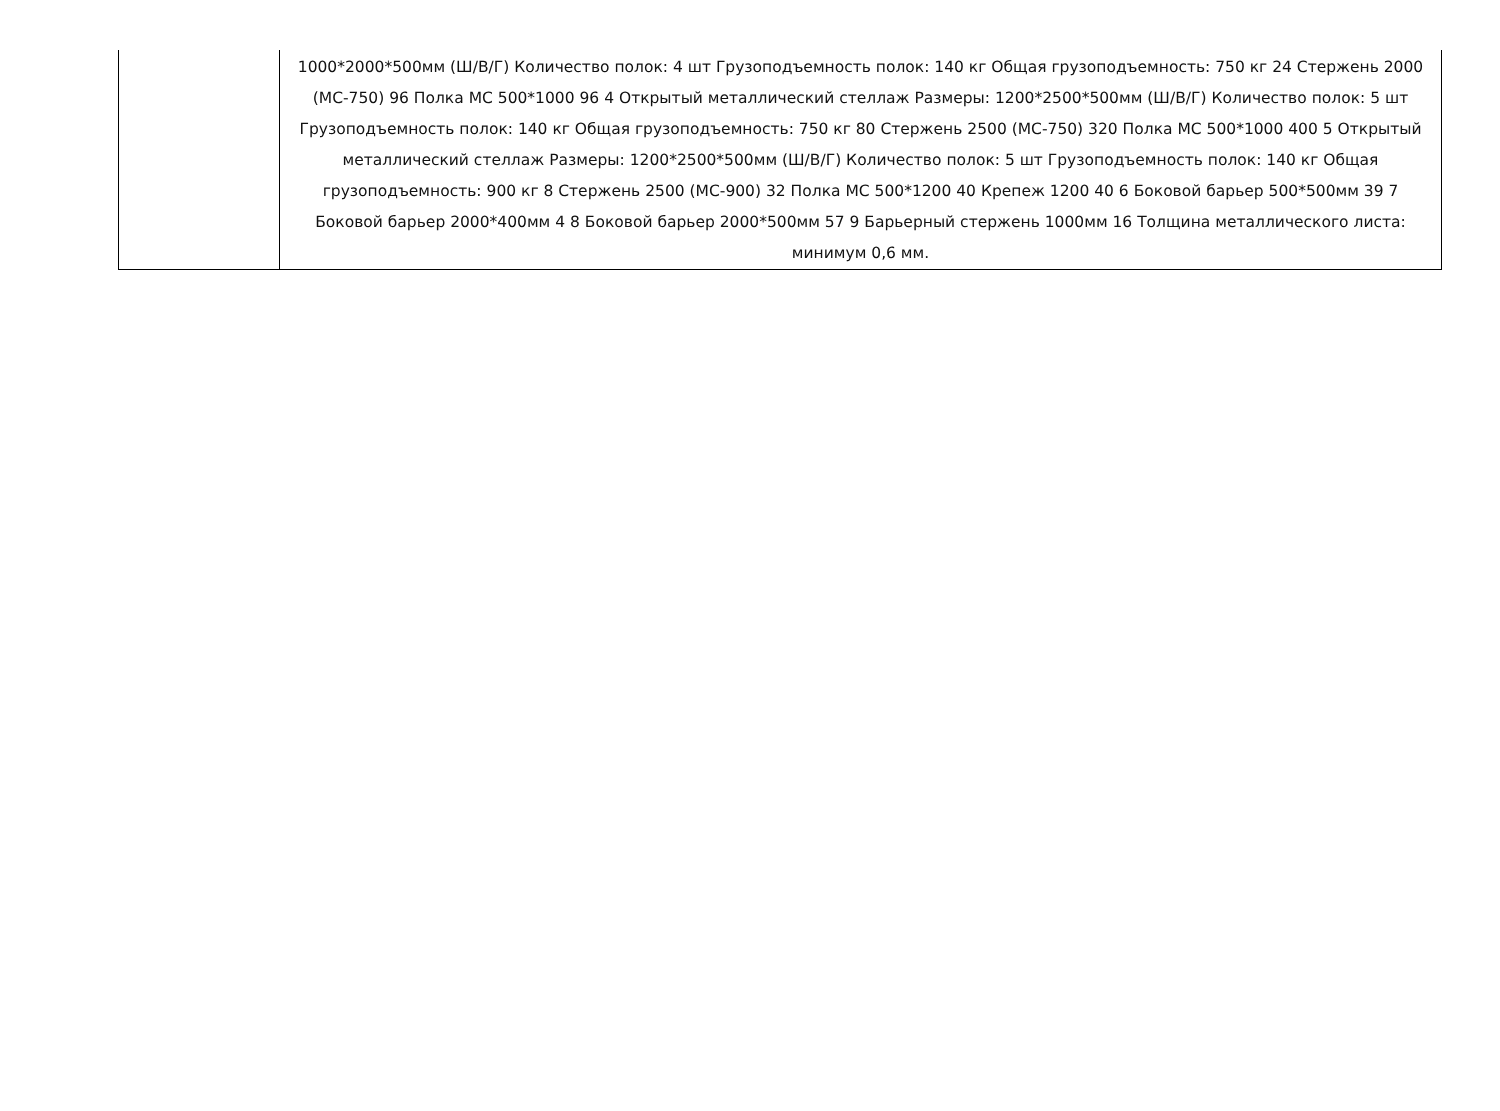| | 1000*2000*500мм (Ш/В/Г) Количество полок: 4 шт Грузоподъемность полок: 140 кг Общая грузоподъемность: 750 кг 24 Стержень 2000 (МС-750) 96 Полка МС 500*1000 96 4 Открытый металлический стеллаж Размеры: 1200*2500*500мм (Ш/В/Г) Количество полок: 5 шт Грузоподъемность полок: 140 кг Общая грузоподъемность: 750 кг 80 Стержень 2500 (МС-750) 320 Полка МС 500*1000 400 5 Открытый металлический стеллаж Размеры: 1200*2500*500мм (Ш/В/Г) Количество полок: 5 шт Грузоподъемность полок: 140 кг Общая грузоподъемность: 900 кг 8 Стержень 2500 (МС-900) 32 Полка МС 500*1200 40 Крепеж 1200 40 6 Боковой барьер 500*500мм 39 7 Боковой барьер 2000*400мм 4 8 Боковой барьер 2000*500мм 57 9 Барьерный стержень 1000мм 16 Толщина металлического листа: минимум 0,6 мм. |